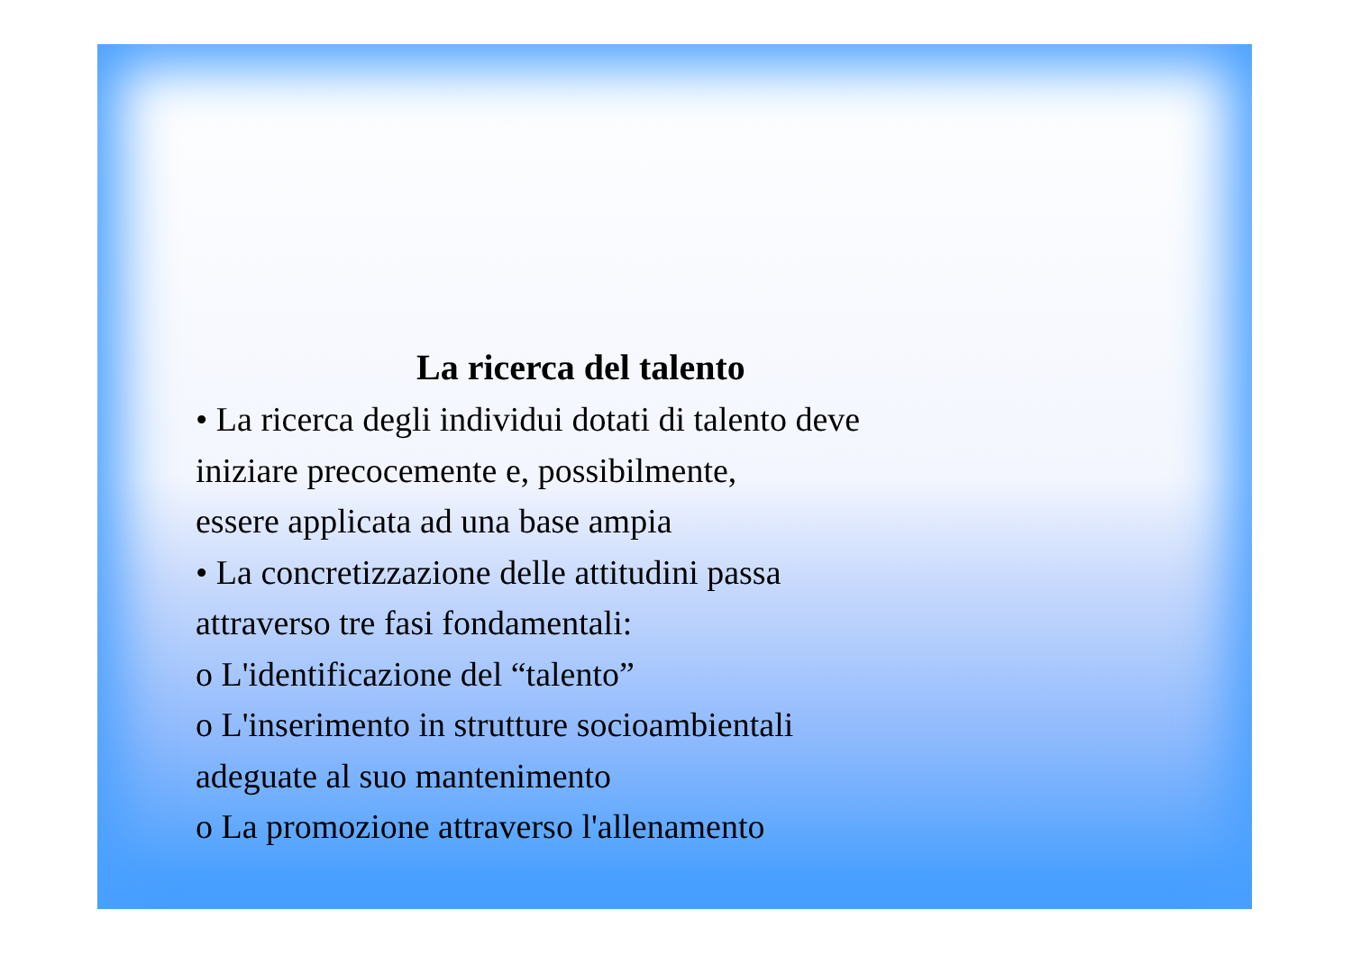La ricerca del talento
• La ricerca degli individui dotati di talento deve
iniziare precocemente e, possibilmente,
essere applicata ad una base ampia
• La concretizzazione delle attitudini passa
attraverso tre fasi fondamentali:
o L'identificazione del “talento”
o L'inserimento in strutture socioambientali
adeguate al suo mantenimento
o La promozione attraverso l'allenamento